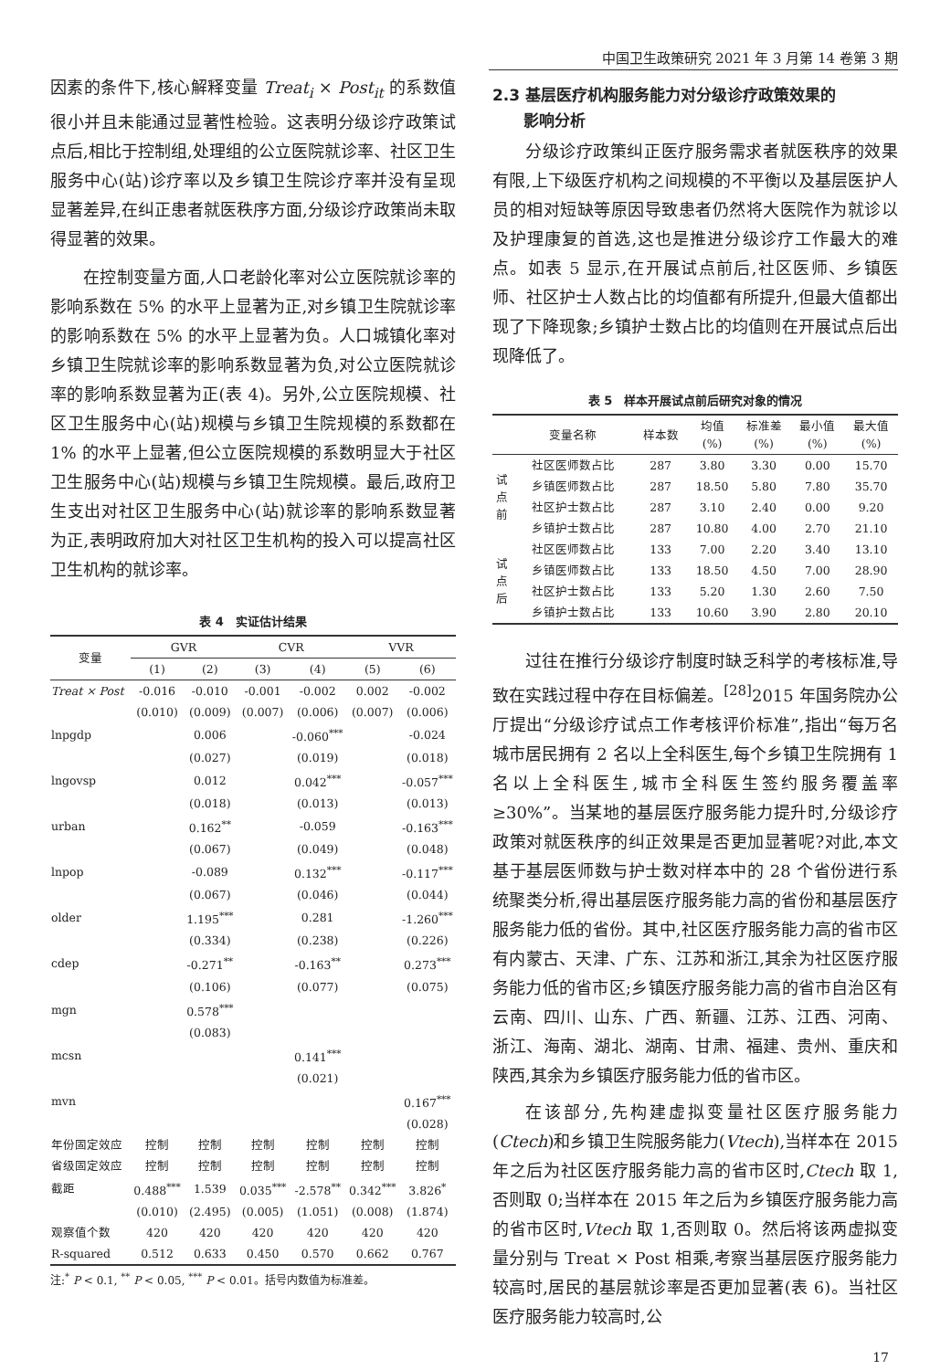中国卫生政策研究 2021 年 3 月第 14 卷第 3 期
因素的条件下,核心解释变量 Treat<sub>i</sub> × Post<sub>it</sub> 的系数值很小并且未能通过显著性检验。这表明分级诊疗政策试点后,相比于控制组,处理组的公立医院就诊率、社区卫生服务中心(站)诊疗率以及乡镇卫生院诊疗率并没有呈现显著差异,在纠正患者就医秩序方面,分级诊疗政策尚未取得显著的效果。
在控制变量方面,人口老龄化率对公立医院就诊率的影响系数在 5% 的水平上显著为正,对乡镇卫生院就诊率的影响系数在 5% 的水平上显著为负。人口城镇化率对乡镇卫生院就诊率的影响系数显著为负,对公立医院就诊率的影响系数显著为正(表 4)。另外,公立医院规模、社区卫生服务中心(站)规模与乡镇卫生院规模的系数都在 1% 的水平上显著,但公立医院规模的系数明显大于社区卫生服务中心(站)规模与乡镇卫生院规模。最后,政府卫生支出对社区卫生服务中心(站)就诊率的影响系数显著为正,表明政府加大对社区卫生机构的投入可以提高社区卫生机构的就诊率。
表 4　实证估计结果
| 变量 | GVR | | CVR | | VVR | |
| --- | --- | --- | --- | --- | --- | --- |
| | (1) | (2) | (3) | (4) | (5) | (6) |
| Treat × Post | -0.016 | -0.010 | -0.001 | -0.002 | 0.002 | -0.002 |
| | (0.010) | (0.009) | (0.007) | (0.006) | (0.007) | (0.006) |
| lnpgdp | | 0.006 | | -0.060<sup>***</sup> | | -0.024 |
| | | (0.027) | | (0.019) | | (0.018) |
| lngovsp | | 0.012 | | 0.042<sup>***</sup> | | -0.057<sup>***</sup> |
| | | (0.018) | | (0.013) | | (0.013) |
| urban | | 0.162<sup>**</sup> | | -0.059 | | -0.163<sup>***</sup> |
| | | (0.067) | | (0.049) | | (0.048) |
| lnpop | | -0.089 | | 0.132<sup>***</sup> | | -0.117<sup>***</sup> |
| | | (0.067) | | (0.046) | | (0.044) |
| older | | 1.195<sup>***</sup> | | 0.281 | | -1.260<sup>***</sup> |
| | | (0.334) | | (0.238) | | (0.226) |
| cdep | | -0.271<sup>**</sup> | | -0.163<sup>**</sup> | | 0.273<sup>***</sup> |
| | | (0.106) | | (0.077) | | (0.075) |
| mgn | | 0.578<sup>***</sup> | | | | |
| | | (0.083) | | | | |
| mcsn | | | | 0.141<sup>***</sup> | | |
| | | | | (0.021) | | |
| mvn | | | | | | 0.167<sup>***</sup> |
| | | | | | | (0.028) |
| 年份固定效应 | 控制 | 控制 | 控制 | 控制 | 控制 | 控制 |
| 省级固定效应 | 控制 | 控制 | 控制 | 控制 | 控制 | 控制 |
| 截距 | 0.488<sup>***</sup> | 1.539 | 0.035<sup>***</sup> | -2.578<sup>**</sup> | 0.342<sup>***</sup> | 3.826<sup>*</sup> |
| | (0.010) | (2.495) | (0.005) | (1.051) | (0.008) | (1.874) |
| 观察值个数 | 420 | 420 | 420 | 420 | 420 | 420 |
| R-squared | 0.512 | 0.633 | 0.450 | 0.570 | 0.662 | 0.767 |
注:<sup>*</sup> P < 0.1, <sup>**</sup> P < 0.05, <sup>***</sup> P < 0.01。括号内数值为标准差。
2.3 基层医疗机构服务能力对分级诊疗政策效果的
　　影响分析
分级诊疗政策纠正医疗服务需求者就医秩序的效果有限,上下级医疗机构之间规模的不平衡以及基层医护人员的相对短缺等原因导致患者仍然将大医院作为就诊以及护理康复的首选,这也是推进分级诊疗工作最大的难点。如表 5 显示,在开展试点前后,社区医师、乡镇医师、社区护士人数占比的均值都有所提升,但最大值都出现了下降现象;乡镇护士数占比的均值则在开展试点后出现降低了。
表 5　样本开展试点前后研究对象的情况
| | 变量名称 | 样本数 | 均值 (%) | 标准差 (%) | 最小值 (%) | 最大值 (%) |
| --- | --- | --- | --- | --- | --- | --- |
| 试 点 前 | 社区医师数占比 | 287 | 3.80 | 3.30 | 0.00 | 15.70 |
| | 乡镇医师数占比 | 287 | 18.50 | 5.80 | 7.80 | 35.70 |
| | 社区护士数占比 | 287 | 3.10 | 2.40 | 0.00 | 9.20 |
| | 乡镇护士数占比 | 287 | 10.80 | 4.00 | 2.70 | 21.10 |
| 试 点 后 | 社区医师数占比 | 133 | 7.00 | 2.20 | 3.40 | 13.10 |
| | 乡镇医师数占比 | 133 | 18.50 | 4.50 | 7.00 | 28.90 |
| | 社区护士数占比 | 133 | 5.20 | 1.30 | 2.60 | 7.50 |
| | 乡镇护士数占比 | 133 | 10.60 | 3.90 | 2.80 | 20.10 |
过往在推行分级诊疗制度时缺乏科学的考核标准,导致在实践过程中存在目标偏差。<sup>[28]</sup>2015 年国务院办公厅提出“分级诊疗试点工作考核评价标准”,指出“每万名城市居民拥有 2 名以上全科医生,每个乡镇卫生院拥有 1 名以上全科医生,城市全科医生签约服务覆盖率≥30%”。当某地的基层医疗服务能力提升时,分级诊疗政策对就医秩序的纠正效果是否更加显著呢?对此,本文基于基层医师数与护士数对样本中的 28 个省份进行系统聚类分析,得出基层医疗服务能力高的省份和基层医疗服务能力低的省份。其中,社区医疗服务能力高的省市区有内蒙古、天津、广东、江苏和浙江,其余为社区医疗服务能力低的省市区;乡镇医疗服务能力高的省市自治区有云南、四川、山东、广西、新疆、江苏、江西、河南、浙江、海南、湖北、湖南、甘肃、福建、贵州、重庆和陕西,其余为乡镇医疗服务能力低的省市区。
在该部分,先构建虚拟变量社区医疗服务能力(Ctech)和乡镇卫生院服务能力(Vtech),当样本在 2015 年之后为社区医疗服务能力高的省市区时,Ctech 取 1,否则取 0;当样本在 2015 年之后为乡镇医疗服务能力高的省市区时,Vtech 取 1,否则取 0。然后将该两虚拟变量分别与 Treat × Post 相乘,考察当基层医疗服务能力较高时,居民的基层就诊率是否更加显著(表 6)。当社区医疗服务能力较高时,公
17